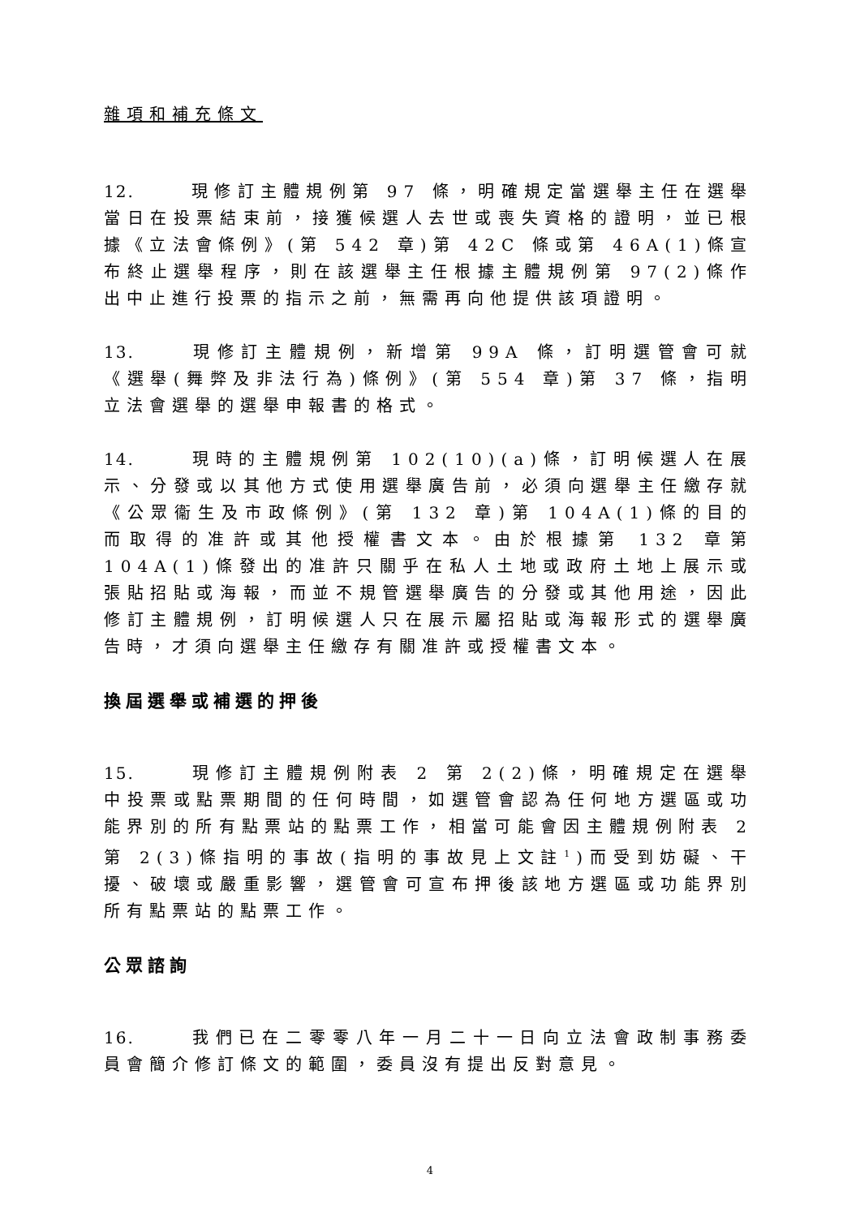雜項和補充條文
12. 現修訂主體規例第 97 條，明確規定當選舉主任在選舉當日在投票結束前，接獲候選人去世或喪失資格的證明，並已根據《立法會條例》(第 542 章)第 42C 條或第 46A(1)條宣布終止選舉程序，則在該選舉主任根據主體規例第 97(2)條作出中止進行投票的指示之前，無需再向他提供該項證明。
13. 現修訂主體規例，新增第 99A 條，訂明選管會可就《選舉(舞弊及非法行為)條例》(第 554 章)第 37 條，指明立法會選舉的選舉申報書的格式。
14. 現時的主體規例第 102(10)(a)條，訂明候選人在展示、分發或以其他方式使用選舉廣告前，必須向選舉主任繳存就《公眾衞生及市政條例》(第 132 章)第 104A(1)條的目的而取得的准許或其他授權書文本。由於根據第 132 章第 104A(1)條發出的准許只關乎在私人土地或政府土地上展示或張貼招貼或海報，而並不規管選舉廣告的分發或其他用途，因此修訂主體規例，訂明候選人只在展示屬招貼或海報形式的選舉廣告時，才須向選舉主任繳存有關准許或授權書文本。
換屆選舉或補選的押後
15. 現修訂主體規例附表 2 第 2(2)條，明確規定在選舉中投票或點票期間的任何時間，如選管會認為任何地方選區或功能界別的所有點票站的點票工作，相當可能會因主體規例附表 2 第 2(3)條指明的事故(指明的事故見上文註<sup>1</sup>)而受到妨礙、干擾、破壞或嚴重影響，選管會可宣布押後該地方選區或功能界別所有點票站的點票工作。
公眾諮詢
16. 我們已在二零零八年一月二十一日向立法會政制事務委員會簡介修訂條文的範圍，委員沒有提出反對意見。
4